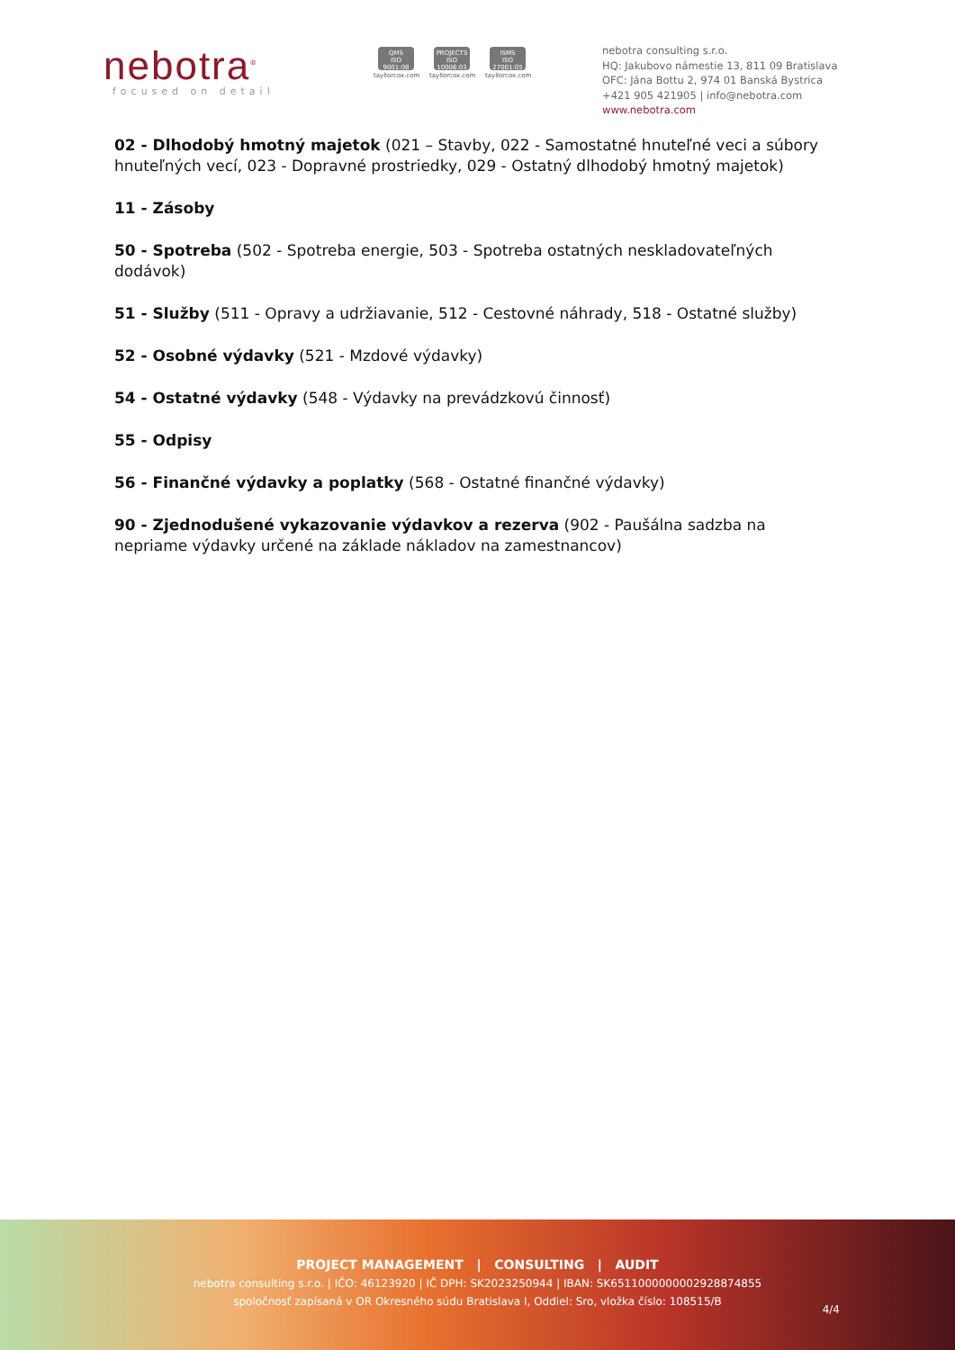nebotra<sup>®</sup>
focused on detail
QMS
ISO 9001:08
tayllorcox.com
PROJECTS
ISO 10006:03
tayllorcox.com
ISMS
ISO 27001:05
tayllorcox.com
nebotra consulting s.r.o.
HQ: Jakubovo námestie 13, 811 09 Bratislava
OFC: Jána Bottu 2, 974 01 Banská Bystrica
+421 905 421905 | info@nebotra.com
www.nebotra.com
02 - Dlhodobý hmotný majetok (021 – Stavby, 022 - Samostatné hnuteľné veci a súbory hnuteľných vecí, 023 - Dopravné prostriedky, 029 - Ostatný dlhodobý hmotný majetok)
11 - Zásoby
50 - Spotreba (502 - Spotreba energie, 503 - Spotreba ostatných neskladovateľných dodávok)
51 - Služby (511 - Opravy a udržiavanie, 512 - Cestovné náhrady, 518 - Ostatné služby)
52 - Osobné výdavky (521 - Mzdové výdavky)
54 - Ostatné výdavky (548 - Výdavky na prevádzkovú činnosť)
55 - Odpisy
56 - Finančné výdavky a poplatky (568 - Ostatné finančné výdavky)
90 - Zjednodušené vykazovanie výdavkov a rezerva (902 - Paušálna sadzba na nepriame výdavky určené na základe nákladov na zamestnancov)
PROJECT MANAGEMENT | CONSULTING | AUDIT
nebotra consulting s.r.o. | IČO: 46123920 | IČ DPH: SK2023250944 | IBAN: SK6511000000002928874855
spoločnosť zapísaná v OR Okresného súdu Bratislava I, Oddiel: Sro, vložka číslo: 108515/B
4/4